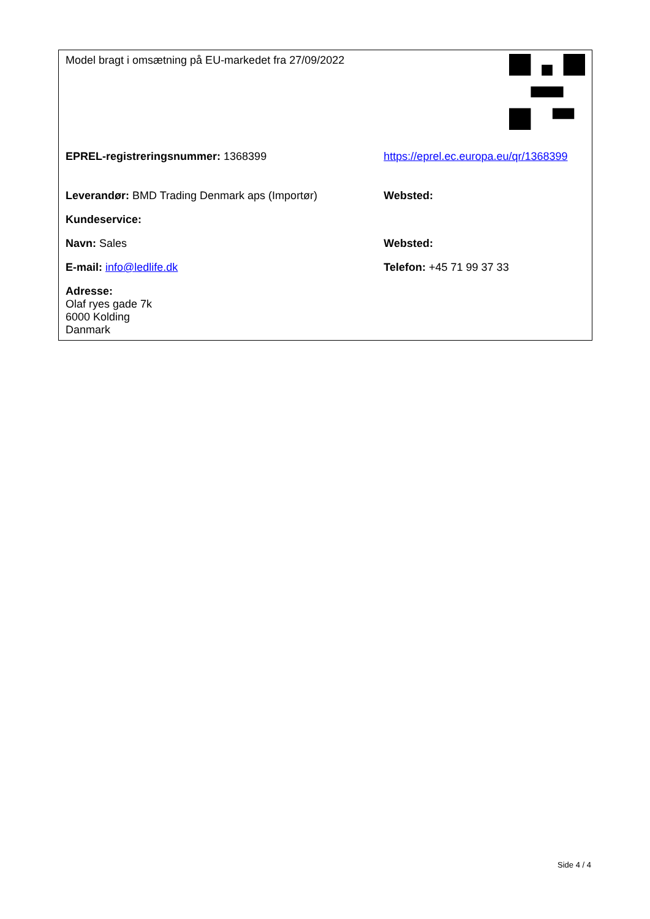| Model bragt i omsætning på EU-markedet fra 27/09/2022 | |
| EPREL-registreringsnummer: 1368399 | https://eprel.ec.europa.eu/qr/1368399 |
| Leverandør: BMD Trading Denmark aps (Importør) | Websted: |
| Kundeservice: | |
| Navn: Sales | Websted: |
| E-mail: info@ledlife.dk | Telefon: +45 71 99 37 33 |
| Adresse: Olaf ryes gade 7k 6000 Kolding Danmark | |
Side 4 / 4